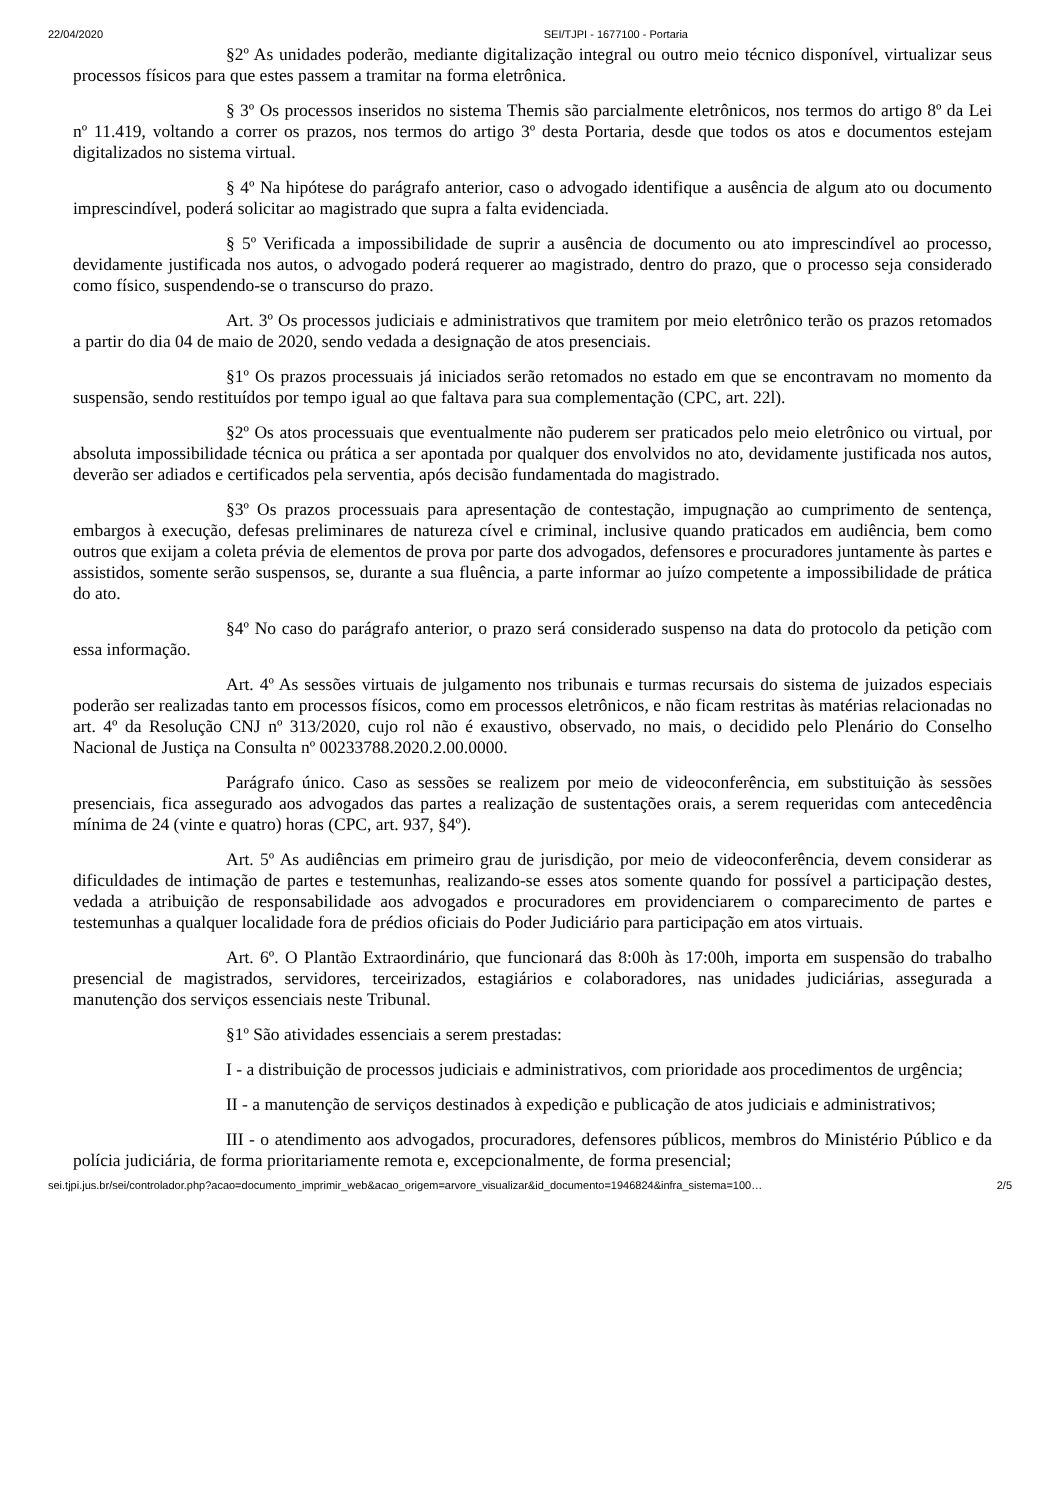22/04/2020 SEI/TJPI - 1677100 - Portaria
§2º As unidades poderão, mediante digitalização integral ou outro meio técnico disponível, virtualizar seus processos físicos para que estes passem a tramitar na forma eletrônica.
§ 3º Os processos inseridos no sistema Themis são parcialmente eletrônicos, nos termos do artigo 8º da Lei nº 11.419, voltando a correr os prazos, nos termos do artigo 3º desta Portaria, desde que todos os atos e documentos estejam digitalizados no sistema virtual.
§ 4º Na hipótese do parágrafo anterior, caso o advogado identifique a ausência de algum ato ou documento imprescindível, poderá solicitar ao magistrado que supra a falta evidenciada.
§ 5º Verificada a impossibilidade de suprir a ausência de documento ou ato imprescindível ao processo, devidamente justificada nos autos, o advogado poderá requerer ao magistrado, dentro do prazo, que o processo seja considerado como físico, suspendendo-se o transcurso do prazo.
Art. 3º Os processos judiciais e administrativos que tramitem por meio eletrônico terão os prazos retomados a partir do dia 04 de maio de 2020, sendo vedada a designação de atos presenciais.
§1º Os prazos processuais já iniciados serão retomados no estado em que se encontravam no momento da suspensão, sendo restituídos por tempo igual ao que faltava para sua complementação (CPC, art. 22l).
§2º Os atos processuais que eventualmente não puderem ser praticados pelo meio eletrônico ou virtual, por absoluta impossibilidade técnica ou prática a ser apontada por qualquer dos envolvidos no ato, devidamente justificada nos autos, deverão ser adiados e certificados pela serventia, após decisão fundamentada do magistrado.
§3º Os prazos processuais para apresentação de contestação, impugnação ao cumprimento de sentença, embargos à execução, defesas preliminares de natureza cível e criminal, inclusive quando praticados em audiência, bem como outros que exijam a coleta prévia de elementos de prova por parte dos advogados, defensores e procuradores juntamente às partes e assistidos, somente serão suspensos, se, durante a sua fluência, a parte informar ao juízo competente a impossibilidade de prática do ato.
§4º No caso do parágrafo anterior, o prazo será considerado suspenso na data do protocolo da petição com essa informação.
Art. 4º As sessões virtuais de julgamento nos tribunais e turmas recursais do sistema de juizados especiais poderão ser realizadas tanto em processos físicos, como em processos eletrônicos, e não ficam restritas às matérias relacionadas no art. 4º da Resolução CNJ nº 313/2020, cujo rol não é exaustivo, observado, no mais, o decidido pelo Plenário do Conselho Nacional de Justiça na Consulta nº 00233788.2020.2.00.0000.
Parágrafo único. Caso as sessões se realizem por meio de videoconferência, em substituição às sessões presenciais, fica assegurado aos advogados das partes a realização de sustentações orais, a serem requeridas com antecedência mínima de 24 (vinte e quatro) horas (CPC, art. 937, §4º).
Art. 5º As audiências em primeiro grau de jurisdição, por meio de videoconferência, devem considerar as dificuldades de intimação de partes e testemunhas, realizando-se esses atos somente quando for possível a participação destes, vedada a atribuição de responsabilidade aos advogados e procuradores em providenciarem o comparecimento de partes e testemunhas a qualquer localidade fora de prédios oficiais do Poder Judiciário para participação em atos virtuais.
Art. 6º. O Plantão Extraordinário, que funcionará das 8:00h às 17:00h, importa em suspensão do trabalho presencial de magistrados, servidores, terceirizados, estagiários e colaboradores, nas unidades judiciárias, assegurada a manutenção dos serviços essenciais neste Tribunal.
§1º São atividades essenciais a serem prestadas:
I - a distribuição de processos judiciais e administrativos, com prioridade aos procedimentos de urgência;
II - a manutenção de serviços destinados à expedição e publicação de atos judiciais e administrativos;
III - o atendimento aos advogados, procuradores, defensores públicos, membros do Ministério Público e da polícia judiciária, de forma prioritariamente remota e, excepcionalmente, de forma presencial;
sei.tjpi.jus.br/sei/controlador.php?acao=documento_imprimir_web&acao_origem=arvore_visualizar&id_documento=1946824&infra_sistema=100… 2/5